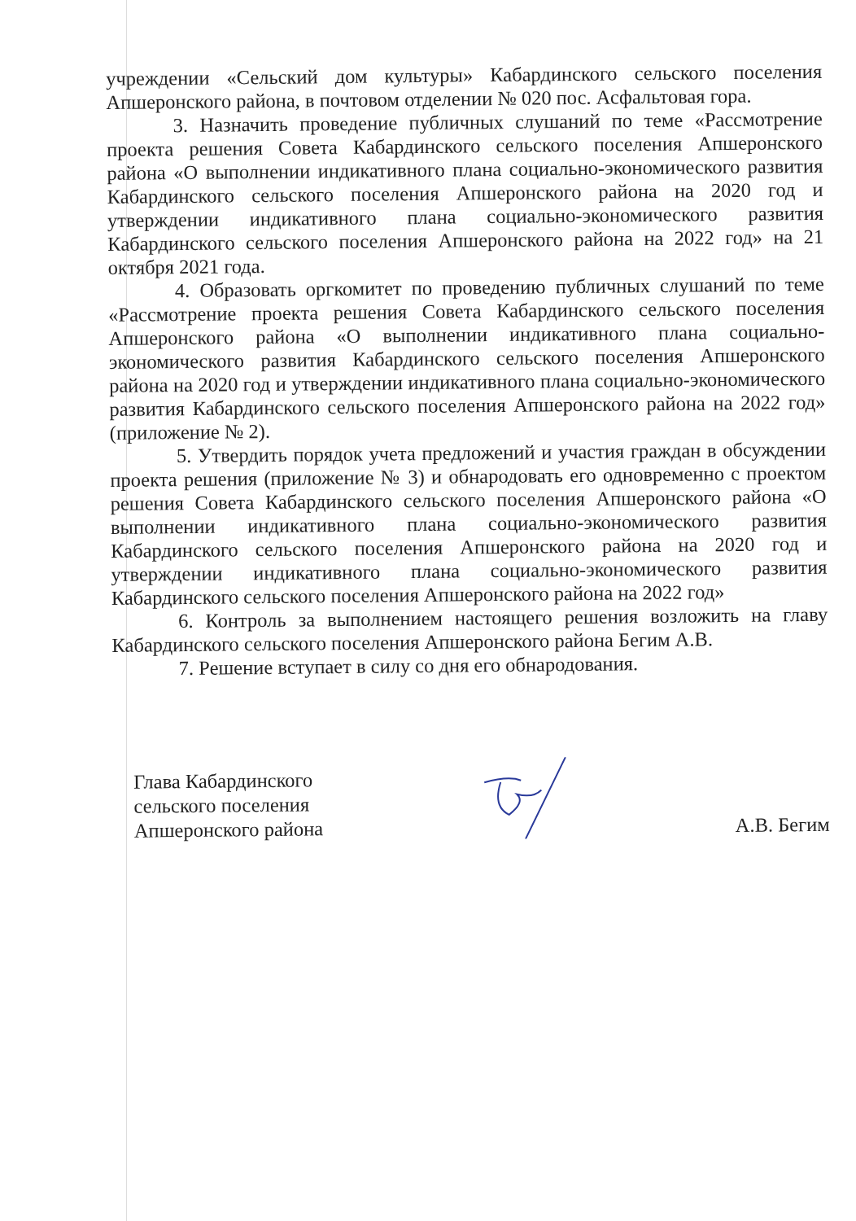учреждении «Сельский дом культуры» Кабардинского сельского поселения Апшеронского района, в почтовом отделении № 020 пос. Асфальтовая гора.
3. Назначить проведение публичных слушаний по теме «Рассмотрение проекта решения Совета Кабардинского сельского поселения Апшеронского района «О выполнении индикативного плана социально-экономического развития Кабардинского сельского поселения Апшеронского района на 2020 год и утверждении индикативного плана социально-экономического развития Кабардинского сельского поселения Апшеронского района на 2022 год» на 21 октября 2021 года.
4. Образовать оргкомитет по проведению публичных слушаний по теме «Рассмотрение проекта решения Совета Кабардинского сельского поселения Апшеронского района «О выполнении индикативного плана социально-экономического развития Кабардинского сельского поселения Апшеронского района на 2020 год и утверждении индикативного плана социально-экономического развития Кабардинского сельского поселения Апшеронского района на 2022 год» (приложение № 2).
5. Утвердить порядок учета предложений и участия граждан в обсуждении проекта решения (приложение № 3) и обнародовать его одновременно с проектом решения Совета Кабардинского сельского поселения Апшеронского района «О выполнении индикативного плана социально-экономического развития Кабардинского сельского поселения Апшеронского района на 2020 год и утверждении индикативного плана социально-экономического развития Кабардинского сельского поселения Апшеронского района на 2022 год»
6. Контроль за выполнением настоящего решения возложить на главу Кабардинского сельского поселения Апшеронского района Бегим А.В.
7. Решение вступает в силу со дня его обнародования.
Глава Кабардинского
сельского поселения
Апшеронского района
А.В. Бегим